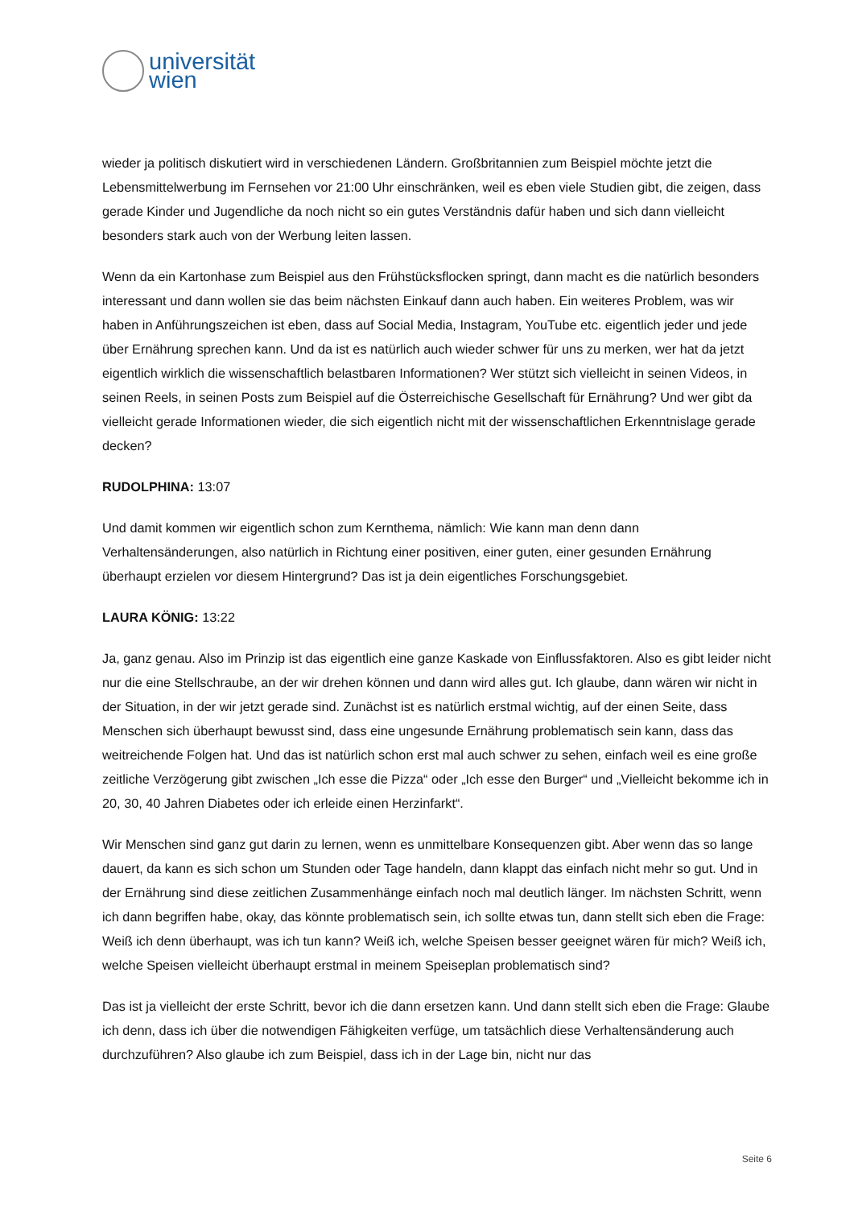universität
wien
wieder ja politisch diskutiert wird in verschiedenen Ländern. Großbritannien zum Beispiel möchte jetzt die Lebensmittelwerbung im Fernsehen vor 21:00 Uhr einschränken, weil es eben viele Studien gibt, die zeigen, dass gerade Kinder und Jugendliche da noch nicht so ein gutes Verständnis dafür haben und sich dann vielleicht besonders stark auch von der Werbung leiten lassen.
Wenn da ein Kartonhase zum Beispiel aus den Frühstücksflocken springt, dann macht es die natürlich besonders interessant und dann wollen sie das beim nächsten Einkauf dann auch haben. Ein weiteres Problem, was wir haben in Anführungszeichen ist eben, dass auf Social Media, Instagram, YouTube etc. eigentlich jeder und jede über Ernährung sprechen kann. Und da ist es natürlich auch wieder schwer für uns zu merken, wer hat da jetzt eigentlich wirklich die wissenschaftlich belastbaren Informationen? Wer stützt sich vielleicht in seinen Videos, in seinen Reels, in seinen Posts zum Beispiel auf die Österreichische Gesellschaft für Ernährung? Und wer gibt da vielleicht gerade Informationen wieder, die sich eigentlich nicht mit der wissenschaftlichen Erkenntnislage gerade decken?
RUDOLPHINA: 13:07
Und damit kommen wir eigentlich schon zum Kernthema, nämlich: Wie kann man denn dann Verhaltensänderungen, also natürlich in Richtung einer positiven, einer guten, einer gesunden Ernährung überhaupt erzielen vor diesem Hintergrund? Das ist ja dein eigentliches Forschungsgebiet.
LAURA KÖNIG: 13:22
Ja, ganz genau. Also im Prinzip ist das eigentlich eine ganze Kaskade von Einflussfaktoren. Also es gibt leider nicht nur die eine Stellschraube, an der wir drehen können und dann wird alles gut. Ich glaube, dann wären wir nicht in der Situation, in der wir jetzt gerade sind. Zunächst ist es natürlich erstmal wichtig, auf der einen Seite, dass Menschen sich überhaupt bewusst sind, dass eine ungesunde Ernährung problematisch sein kann, dass das weitreichende Folgen hat. Und das ist natürlich schon erst mal auch schwer zu sehen, einfach weil es eine große zeitliche Verzögerung gibt zwischen „Ich esse die Pizza“ oder „Ich esse den Burger“ und „Vielleicht bekomme ich in 20, 30, 40 Jahren Diabetes oder ich erleide einen Herzinfarkt“.
Wir Menschen sind ganz gut darin zu lernen, wenn es unmittelbare Konsequenzen gibt. Aber wenn das so lange dauert, da kann es sich schon um Stunden oder Tage handeln, dann klappt das einfach nicht mehr so gut. Und in der Ernährung sind diese zeitlichen Zusammenhänge einfach noch mal deutlich länger. Im nächsten Schritt, wenn ich dann begriffen habe, okay, das könnte problematisch sein, ich sollte etwas tun, dann stellt sich eben die Frage: Weiß ich denn überhaupt, was ich tun kann? Weiß ich, welche Speisen besser geeignet wären für mich? Weiß ich, welche Speisen vielleicht überhaupt erstmal in meinem Speiseplan problematisch sind?
Das ist ja vielleicht der erste Schritt, bevor ich die dann ersetzen kann. Und dann stellt sich eben die Frage: Glaube ich denn, dass ich über die notwendigen Fähigkeiten verfüge, um tatsächlich diese Verhaltensänderung auch durchzuführen? Also glaube ich zum Beispiel, dass ich in der Lage bin, nicht nur das
Seite 6